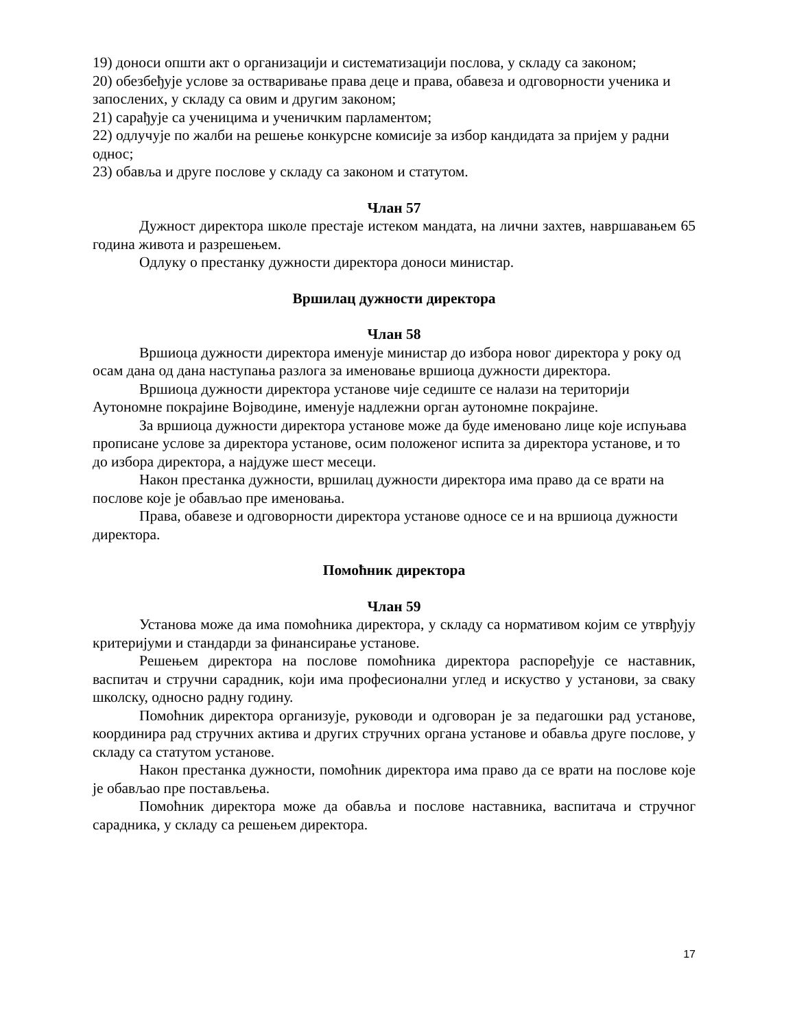19) доноси општи акт о организацији и систематизацији послова, у складу са законом;
20) обезбеђује услове за остваривање права деце и права, обавеза и одговорности ученика и запослених, у складу са овим и другим законом;
21) сарађује са ученицима и ученичким парламентом;
22) одлучује по жалби на решење конкурсне комисије за избор кандидата за пријем у радни однос;
23) обавља и друге послове у складу са законом и статутом.
Члан 57
Дужност директора школе престаје истеком мандата, на лични захтев, навршавањем 65 година живота и разрешењем.
Одлуку о престанку дужности директора доноси министар.
Вршилац дужности директора
Члан 58
Вршиоца дужности директора именује министар до избора новог директора у року од осам дана од дана наступања разлога за именовање вршиоца дужности директора.
Вршиоца дужности директора установе чије седиште се налази на територији Аутономне покрајине Војводине, именује надлежни орган аутономне покрајине.
За вршиоца дужности директора установе може да буде именовано лице које испуњава прописане услове за директора установе, осим положеног испита за директора установе, и то до избора директора, а најдуже шест месеци.
Након престанка дужности, вршилац дужности директора има право да се врати на послове које је обављао пре именовања.
Права, обавезе и одговорности директора установе односе се и на вршиоца дужности директора.
Помоћник директора
Члан 59
Установа може да има помоћника директора, у складу са нормативом којим се утврђују критеријуми и стандарди за финансирање установе.
Решењем директора на послове помоћника директора распоређује се наставник, васпитач и стручни сарадник, који има професионални углед и искуство у установи, за сваку школску, односно радну годину.
Помоћник директора организује, руководи и одговоран је за педагошки рад установе, координира рад стручних актива и других стручних органа установе и обавља друге послове, у складу са статутом установе.
Након престанка дужности, помоћник директора има право да се врати на послове које је обављао пре постављења.
Помоћник директора може да обавља и послове наставника, васпитача и стручног сарадника, у складу са решењем директора.
17